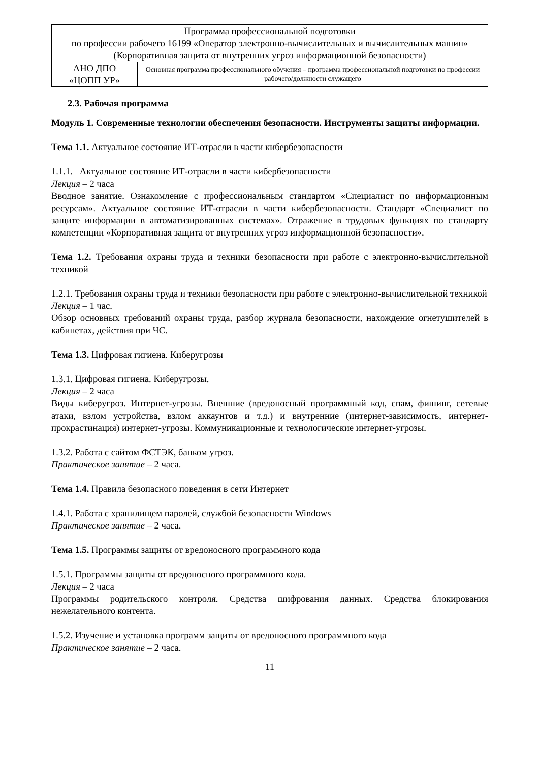| Программа профессиональной подготовки по профессии рабочего 16199 «Оператор электронно-вычислительных и вычислительных машин» (Корпоративная защита от внутренних угроз информационной безопасности) | |
| АНО ДПО «ЦОПП УР» | Основная программа профессионального обучения – программа профессиональной подготовки по профессии рабочего/должности служащего |
2.3. Рабочая программа
Модуль 1. Современные технологии обеспечения безопасности. Инструменты защиты информации.
Тема 1.1. Актуальное состояние ИТ-отрасли в части кибербезопасности
1.1.1. Актуальное состояние ИТ-отрасли в части кибербезопасности
Лекция – 2 часа
Вводное занятие. Ознакомление с профессиональным стандартом «Специалист по информационным ресурсам». Актуальное состояние ИТ-отрасли в части кибербезопасности. Стандарт «Специалист по защите информации в автоматизированных системах». Отражение в трудовых функциях по стандарту компетенции «Корпоративная защита от внутренних угроз информационной безопасности».
Тема 1.2. Требования охраны труда и техники безопасности при работе с электронно-вычислительной техникой
1.2.1. Требования охраны труда и техники безопасности при работе с электронно-вычислительной техникой
Лекция – 1 час.
Обзор основных требований охраны труда, разбор журнала безопасности, нахождение огнетушителей в кабинетах, действия при ЧС.
Тема 1.3. Цифровая гигиена. Киберугрозы
1.3.1. Цифровая гигиена. Киберугрозы.
Лекция – 2 часа
Виды киберугроз. Интернет-угрозы. Внешние (вредоносный программный код, спам, фишинг, сетевые атаки, взлом устройства, взлом аккаунтов и т.д.) и внутренние (интернет-зависимость, интернет-прокрастинация) интернет-угрозы. Коммуникационные и технологические интернет-угрозы.
1.3.2. Работа с сайтом ФСТЭК, банком угроз.
Практическое занятие – 2 часа.
Тема 1.4. Правила безопасного поведения в сети Интернет
1.4.1. Работа с хранилищем паролей, службой безопасности Windows
Практическое занятие – 2 часа.
Тема 1.5. Программы защиты от вредоносного программного кода
1.5.1. Программы защиты от вредоносного программного кода.
Лекция – 2 часа
Программы родительского контроля. Средства шифрования данных. Средства блокирования нежелательного контента.
1.5.2. Изучение и установка программ защиты от вредоносного программного кода
Практическое занятие – 2 часа.
11